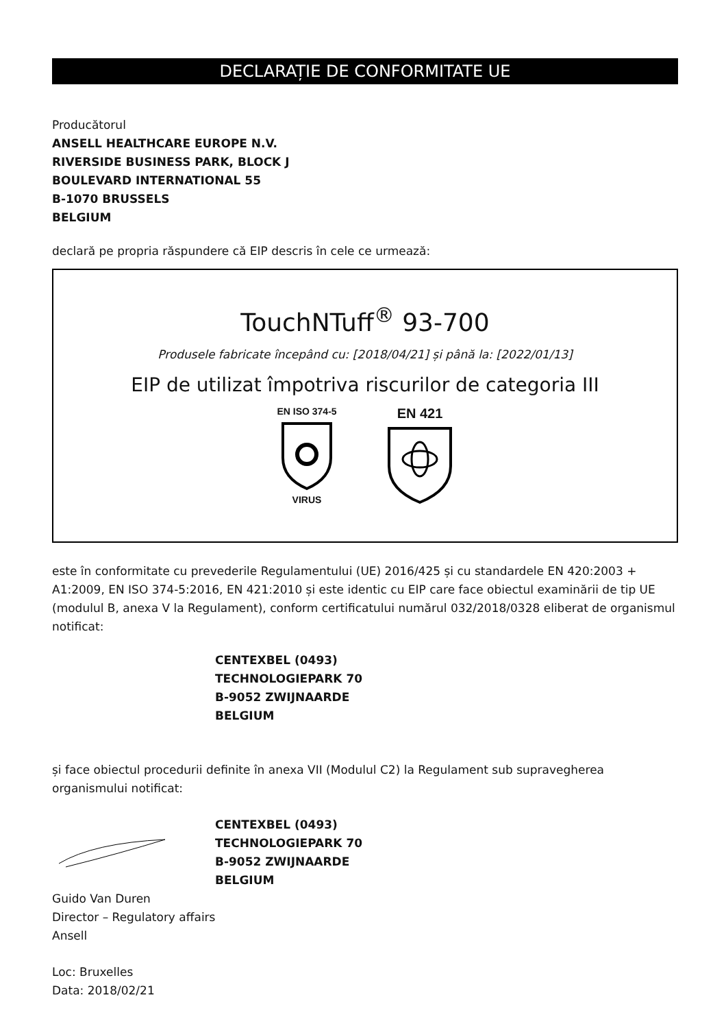DECLARAȚIE DE CONFORMITATE UE
Producătorul
ANSELL HEALTHCARE EUROPE N.V.
RIVERSIDE BUSINESS PARK, BLOCK J
BOULEVARD INTERNATIONAL 55
B-1070 BRUSSELS
BELGIUM
declară pe propria răspundere că EIP descris în cele ce urmează:
TouchNTuff<sup>®</sup> 93-700
Produsele fabricate începând cu: [2018/04/21] și până la: [2022/01/13]
EIP de utilizat împotriva riscurilor de categoria III
EN ISO 374-5
VIRUS
EN 421
este în conformitate cu prevederile Regulamentului (UE) 2016/425 și cu standardele EN 420:2003 + A1:2009, EN ISO 374-5:2016, EN 421:2010 și este identic cu EIP care face obiectul examinării de tip UE (modulul B, anexa V la Regulament), conform certificatului numărul 032/2018/0328 eliberat de organismul notificat:
CENTEXBEL (0493)
TECHNOLOGIEPARK 70
B-9052 ZWIJNAARDE
BELGIUM
și face obiectul procedurii definite în anexa VII (Modulul C2) la Regulament sub supravegherea organismului notificat:
CENTEXBEL (0493)
TECHNOLOGIEPARK 70
B-9052 ZWIJNAARDE
BELGIUM
Guido Van Duren
Director – Regulatory affairs
Ansell
Loc: Bruxelles
Data: 2018/02/21